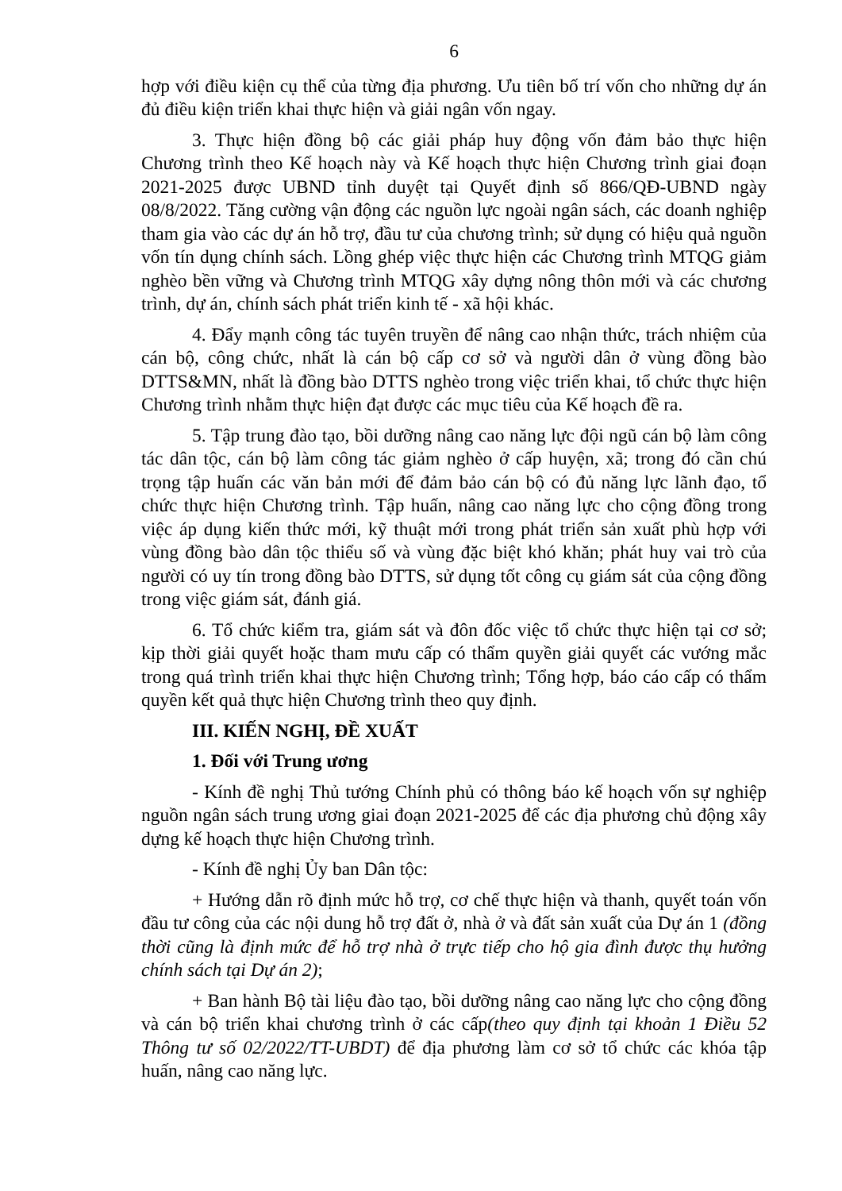6
hợp với điều kiện cụ thể của từng địa phương. Ưu tiên bố trí vốn cho những dự án đủ điều kiện triển khai thực hiện và giải ngân vốn ngay.
3. Thực hiện đồng bộ các giải pháp huy động vốn đảm bảo thực hiện Chương trình theo Kế hoạch này và Kế hoạch thực hiện Chương trình giai đoạn 2021-2025 được UBND tỉnh duyệt tại Quyết định số 866/QĐ-UBND ngày 08/8/2022. Tăng cường vận động các nguồn lực ngoài ngân sách, các doanh nghiệp tham gia vào các dự án hỗ trợ, đầu tư của chương trình; sử dụng có hiệu quả nguồn vốn tín dụng chính sách. Lồng ghép việc thực hiện các Chương trình MTQG giảm nghèo bền vững và Chương trình MTQG xây dựng nông thôn mới và các chương trình, dự án, chính sách phát triển kinh tế - xã hội khác.
4. Đẩy mạnh công tác tuyên truyền để nâng cao nhận thức, trách nhiệm của cán bộ, công chức, nhất là cán bộ cấp cơ sở và người dân ở vùng đồng bào DTTS&MN, nhất là đồng bào DTTS nghèo trong việc triển khai, tổ chức thực hiện Chương trình nhằm thực hiện đạt được các mục tiêu của Kế hoạch đề ra.
5. Tập trung đào tạo, bồi dưỡng nâng cao năng lực đội ngũ cán bộ làm công tác dân tộc, cán bộ làm công tác giảm nghèo ở cấp huyện, xã; trong đó cần chú trọng tập huấn các văn bản mới để đảm bảo cán bộ có đủ năng lực lãnh đạo, tổ chức thực hiện Chương trình. Tập huấn, nâng cao năng lực cho cộng đồng trong việc áp dụng kiến thức mới, kỹ thuật mới trong phát triển sản xuất phù hợp với vùng đồng bào dân tộc thiểu số và vùng đặc biệt khó khăn; phát huy vai trò của người có uy tín trong đồng bào DTTS, sử dụng tốt công cụ giám sát của cộng đồng trong việc giám sát, đánh giá.
6. Tổ chức kiểm tra, giám sát và đôn đốc việc tổ chức thực hiện tại cơ sở; kịp thời giải quyết hoặc tham mưu cấp có thẩm quyền giải quyết các vướng mắc trong quá trình triển khai thực hiện Chương trình; Tổng hợp, báo cáo cấp có thẩm quyền kết quả thực hiện Chương trình theo quy định.
III. KIẾN NGHỊ, ĐỀ XUẤT
1. Đối với Trung ương
- Kính đề nghị Thủ tướng Chính phủ có thông báo kế hoạch vốn sự nghiệp nguồn ngân sách trung ương giai đoạn 2021-2025 để các địa phương chủ động xây dựng kế hoạch thực hiện Chương trình.
- Kính đề nghị Ủy ban Dân tộc:
+ Hướng dẫn rõ định mức hỗ trợ, cơ chế thực hiện và thanh, quyết toán vốn đầu tư công của các nội dung hỗ trợ đất ở, nhà ở và đất sản xuất của Dự án 1 (đồng thời cũng là định mức để hỗ trợ nhà ở trực tiếp cho hộ gia đình được thụ hưởng chính sách tại Dự án 2);
+ Ban hành Bộ tài liệu đào tạo, bồi dưỡng nâng cao năng lực cho cộng đồng và cán bộ triển khai chương trình ở các cấp(theo quy định tại khoản 1 Điều 52 Thông tư số 02/2022/TT-UBDT) để địa phương làm cơ sở tổ chức các khóa tập huấn, nâng cao năng lực.